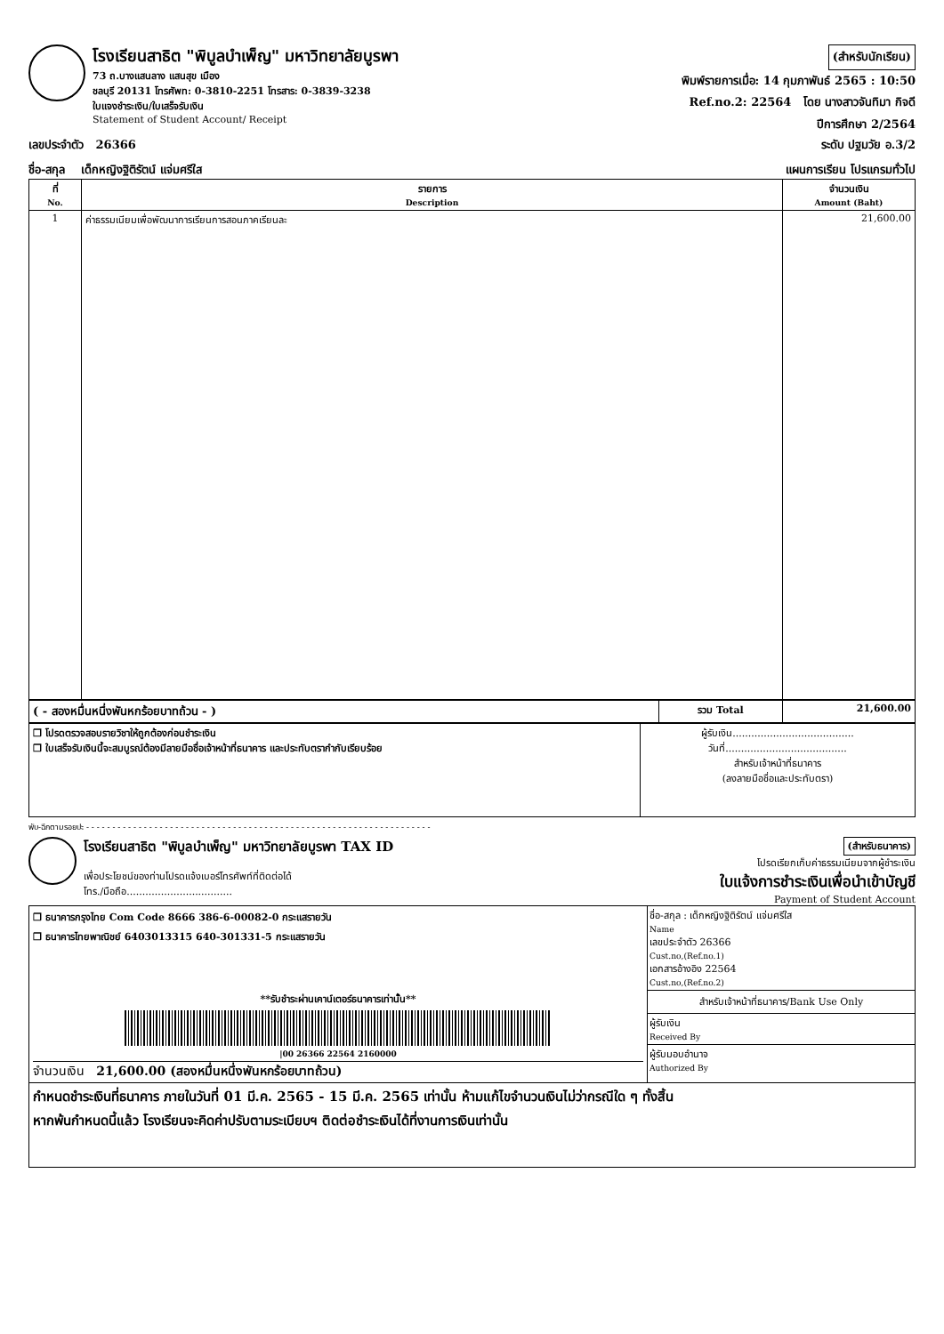โรงเรียนสาธิต "พิบูลบำเพ็ญ" มหาวิทยาลัยบูรพา
73 ถ.บางแสนลาง แสนสุข เมือง
ชลบุรี 20131 โทรศัพท: 0-3810-2251 โทรสาร: 0-3839-3238
ใบแจงชำระเงิน/ใบเสร็จรับเงิน
Statement of Student Account/ Receipt
(สำหรับนักเรียน)
พิมพ์รายการเมื่อ: 14 กุมภาพันธ์ 2565 : 10:50
Ref.no.2: 22564 โดย นางสาวจันทิมา กิจดี
ปีการศึกษา 2/2564
เลขประจำตัว 26366 ระดับ ปฐมวัย อ.3/2
ชื่อ-สกุล เด็กหญิงฐิติรัตน์ แจ่มศรีใส แผนการเรียน โปรแกรมทั่วไป
| ที่ No. | รายการ Description | จำนวนเงิน Amount (Baht) |
| --- | --- | --- |
| 1 | ค่าธรรมเนียมเพื่อพัฒนาการเรียนการสอนภาคเรียนละ | 21,600.00 |
| ( - สองหมื่นหนึ่งพันหกร้อยบาทถ้วน - ) | รวม Total | 21,600.00 |
| ❐ โปรดตรวจสอบรายวิชาให้ถูกต้องก่อนชำระเงิน ❐ ใบเสร็จรับเงินนี้จะสมบูรณ์ต้องมีลายมือชื่อเจ้าหน้าที่ธนาคาร และประทับตรากำกับเรียบร้อย | ผู้รับเงิน....................................... วันที่....................................... สำหรับเจ้าหน้าที่ธนาคาร (ลงลายมือชื่อและประทับตรา) |
พับ-ฉีกตามรอยปะ - - - - - - - - - - - - - - - - - - - - - - - - - - - - - - - - - - - - - - - - - - - - - - - - - - - - - - - - - - - - - - - - - -
โรงเรียนสาธิต "พิบูลบำเพ็ญ" มหาวิทยาลัยบูรพา TAX ID
เพื่อประโยชน์ของท่านโปรดแจ้งเบอร์โทรศัพท์ที่ติดต่อได้
โทร./มือถือ..................................
(สำหรับธนาคาร)
โปรดเรียกเก็บค่าธรรมเนียมจากผู้ชำระเงิน
ใบแจ้งการชำระเงินเพื่อนำเข้าบัญชี
Payment of Student Account
| ❐ ธนาคารกรุงไทย Com Code 8666 386-6-00082-0 กระแสรายวัน ❐ ธนาคารไทยพาณิชย์ 6403013315 640-301331-5 กระแสรายวัน **รับชำระผ่านเคาน์เตอร์ธนาคารเท่านั้น** /00 26366 22564 2160000 จำนวนเงิน 21,600.00 (สองหมื่นหนึ่งพันหกร้อยบาทถ้วน) | ชื่อ-สกุล : เด็กหญิงฐิติรัตน์ แจ่มศรีใส Name เลขประจำตัว 26366 Cust.no,(Ref.no.1) เอกสารอ้างอิง 22564 Cust.no,(Ref.no.2) สำหรับเจ้าหน้าที่ธนาคาร/Bank Use Only ผู้รับเงิน Received By ผู้รับมอบอำนาจ Authorized By |
| กำหนดชำระเงินที่ธนาคาร ภายในวันที่ 01 มี.ค. 2565 - 15 มี.ค. 2565 เท่านั้น ห้ามแก้ไขจำนวนเงินไม่ว่ากรณีใด ๆ ทั้งสิ้น หากพ้นกำหนดนี้แล้ว โรงเรียนจะคิดค่าปรับตามระเบียบฯ ติดต่อชำระเงินได้ที่งานการเงินเท่านั้น | |